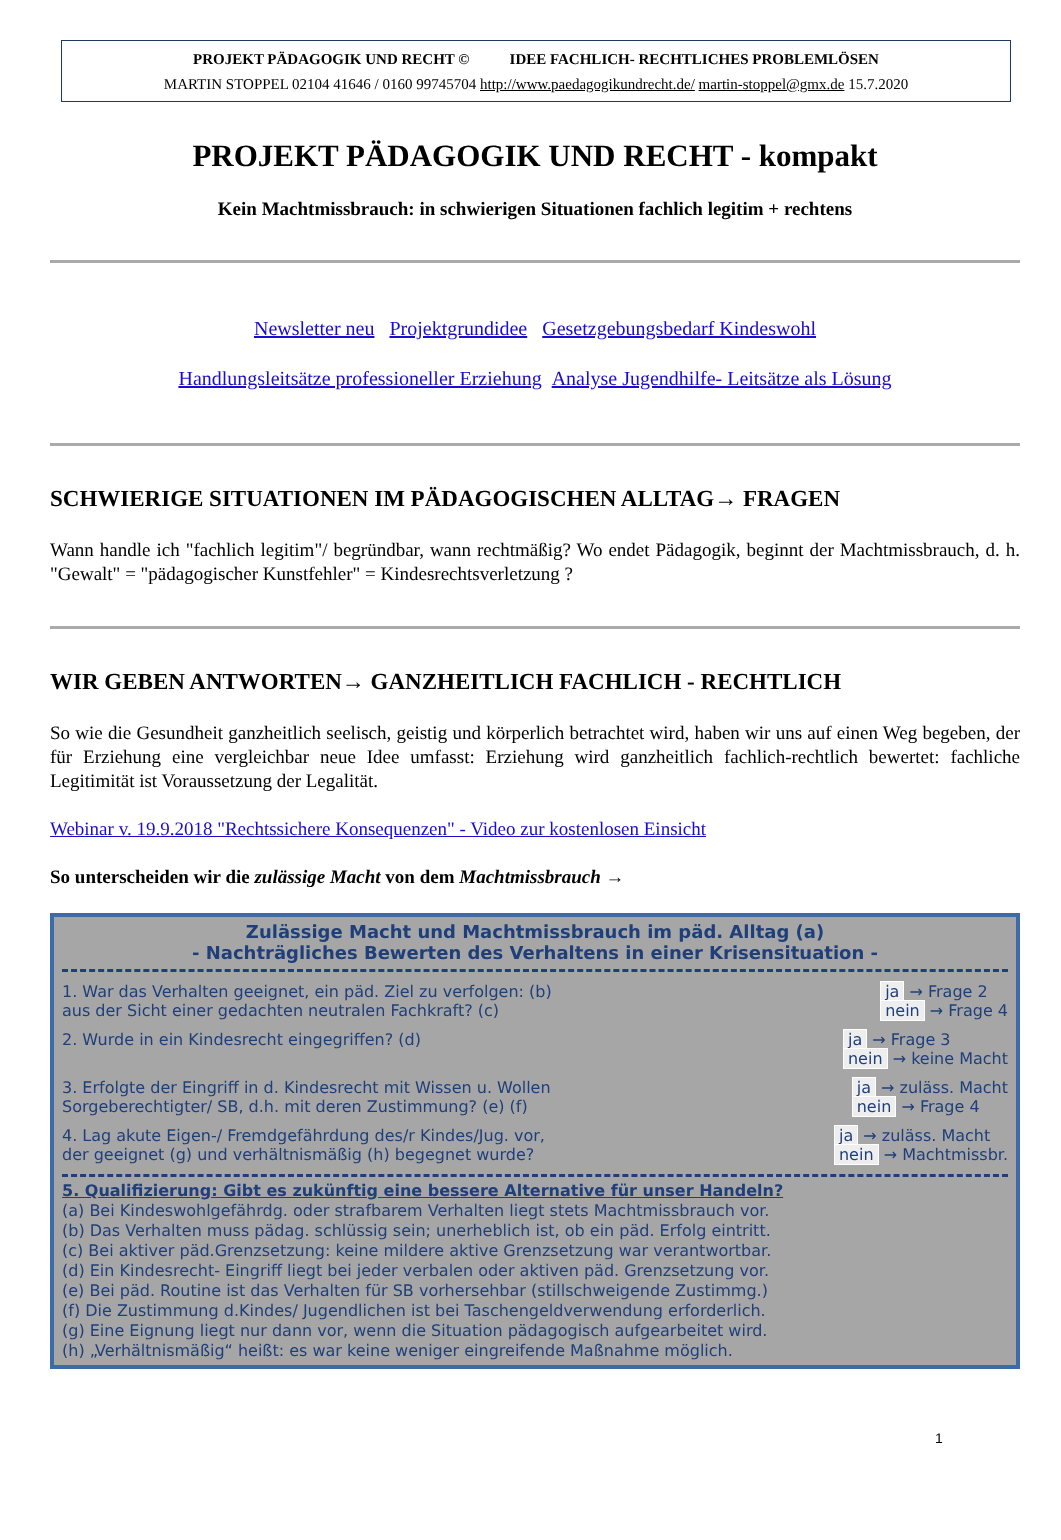PROJEKT PÄDAGOGIK UND RECHT © IDEE FACHLICH- RECHTLICHES PROBLEMLÖSEN
MARTIN STOPPEL 02104 41646 / 0160 99745704 http://www.paedagogikundrecht.de/ martin-stoppel@gmx.de 15.7.2020
PROJEKT PÄDAGOGIK UND RECHT - kompakt
Kein Machtmissbrauch: in schwierigen Situationen fachlich legitim + rechtens
Newsletter neu Projektgrundidee Gesetzgebungsbedarf Kindeswohl
Handlungsleitsätze professioneller Erziehung Analyse Jugendhilfe- Leitsätze als Lösung
SCHWIERIGE SITUATIONEN IM PÄDAGOGISCHEN ALLTAG→ FRAGEN
Wann handle ich "fachlich legitim"/ begründbar, wann rechtmäßig? Wo endet Pädagogik, beginnt der Machtmissbrauch, d. h. "Gewalt" = "pädagogischer Kunstfehler" = Kindesrechtsverletzung ?
WIR GEBEN ANTWORTEN→ GANZHEITLICH FACHLICH - RECHTLICH
So wie die Gesundheit ganzheitlich seelisch, geistig und körperlich betrachtet wird, haben wir uns auf einen Weg begeben, der für Erziehung eine vergleichbar neue Idee umfasst: Erziehung wird ganzheitlich fachlich-rechtlich bewertet: fachliche Legitimität ist Voraussetzung der Legalität.
Webinar v. 19.9.2018 "Rechtssichere Konsequenzen" - Video zur kostenlosen Einsicht
So unterscheiden wir die zulässige Macht von dem Machtmissbrauch →
Zulässige Macht und Machtmissbrauch im päd. Alltag (a)
- Nachträgliches Bewerten des Verhaltens in einer Krisensituation -
1. War das Verhalten geeignet, ein päd. Ziel zu verfolgen: (b)
aus der Sicht einer gedachten neutralen Fachkraft? (c)
ja → Frage 2
nein → Frage 4
2. Wurde in ein Kindesrecht eingegriffen? (d)
ja → Frage 3
nein → keine Macht
3. Erfolgte der Eingriff in d. Kindesrecht mit Wissen u. Wollen
Sorgeberechtigter/ SB, d.h. mit deren Zustimmung? (e) (f)
ja → zuläss. Macht
nein → Frage 4
4. Lag akute Eigen-/ Fremdgefährdung des/r Kindes/Jug. vor,
der geeignet (g) und verhältnismäßig (h) begegnet wurde?
ja → zuläss. Macht
nein → Machtmissbr.
5. Qualifizierung: Gibt es zukünftig eine bessere Alternative für unser Handeln?
(a) Bei Kindeswohlgefährdg. oder strafbarem Verhalten liegt stets Machtmissbrauch vor.
(b) Das Verhalten muss pädag. schlüssig sein; unerheblich ist, ob ein päd. Erfolg eintritt.
(c) Bei aktiver päd.Grenzsetzung: keine mildere aktive Grenzsetzung war verantwortbar.
(d) Ein Kindesrecht- Eingriff liegt bei jeder verbalen oder aktiven päd. Grenzsetzung vor.
(e) Bei päd. Routine ist das Verhalten für SB vorhersehbar (stillschweigende Zustimmg.)
(f) Die Zustimmung d.Kindes/ Jugendlichen ist bei Taschengeldverwendung erforderlich.
(g) Eine Eignung liegt nur dann vor, wenn die Situation pädagogisch aufgearbeitet wird.
(h) „Verhältnismäßig“ heißt: es war keine weniger eingreifende Maßnahme möglich.
1